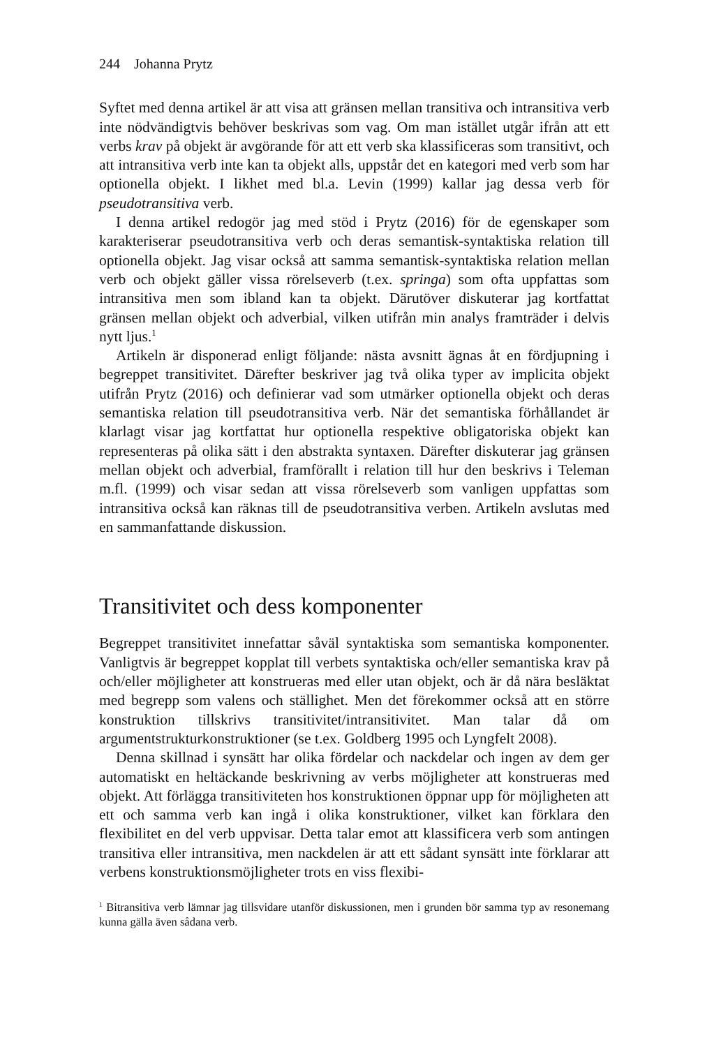244 Johanna Prytz
Syftet med denna artikel är att visa att gränsen mellan transitiva och intransitiva verb inte nödvändigtvis behöver beskrivas som vag. Om man istället utgår ifrån att ett verbs krav på objekt är avgörande för att ett verb ska klassificeras som transitivt, och att intransitiva verb inte kan ta objekt alls, uppstår det en kategori med verb som har optionella objekt. I likhet med bl.a. Levin (1999) kallar jag dessa verb för pseudotransitiva verb.
I denna artikel redogör jag med stöd i Prytz (2016) för de egenskaper som karakteriserar pseudotransitiva verb och deras semantisk-syntaktiska relation till optionella objekt. Jag visar också att samma semantisk-syntaktiska relation mellan verb och objekt gäller vissa rörelseverb (t.ex. springa) som ofta uppfattas som intransitiva men som ibland kan ta objekt. Därutöver diskuterar jag kortfattat gränsen mellan objekt och adverbial, vilken utifrån min analys framträder i delvis nytt ljus.<sup>1</sup>
Artikeln är disponerad enligt följande: nästa avsnitt ägnas åt en fördjupning i begreppet transitivitet. Därefter beskriver jag två olika typer av implicita objekt utifrån Prytz (2016) och definierar vad som utmärker optionella objekt och deras semantiska relation till pseudotransitiva verb. När det semantiska förhållandet är klarlagt visar jag kortfattat hur optionella respektive obligatoriska objekt kan representeras på olika sätt i den abstrakta syntaxen. Därefter diskuterar jag gränsen mellan objekt och adverbial, framförallt i relation till hur den beskrivs i Teleman m.fl. (1999) och visar sedan att vissa rörelseverb som vanligen uppfattas som intransitiva också kan räknas till de pseudotransitiva verben. Artikeln avslutas med en sammanfattande diskussion.
Transitivitet och dess komponenter
Begreppet transitivitet innefattar såväl syntaktiska som semantiska komponenter. Vanligtvis är begreppet kopplat till verbets syntaktiska och/eller semantiska krav på och/eller möjligheter att konstrueras med eller utan objekt, och är då nära besläktat med begrepp som valens och ställighet. Men det förekommer också att en större konstruktion tillskrivs transitivitet/intransitivitet. Man talar då om argumentstrukturkonstruktioner (se t.ex. Goldberg 1995 och Lyngfelt 2008).
Denna skillnad i synsätt har olika fördelar och nackdelar och ingen av dem ger automatiskt en heltäckande beskrivning av verbs möjligheter att konstrueras med objekt. Att förlägga transitiviteten hos konstruktionen öppnar upp för möjligheten att ett och samma verb kan ingå i olika konstruktioner, vilket kan förklara den flexibilitet en del verb uppvisar. Detta talar emot att klassificera verb som antingen transitiva eller intransitiva, men nackdelen är att ett sådant synsätt inte förklarar att verbens konstruktionsmöjligheter trots en viss flexibi-
<sup>1</sup> Bitransitiva verb lämnar jag tillsvidare utanför diskussionen, men i grunden bör samma typ av resonemang kunna gälla även sådana verb.